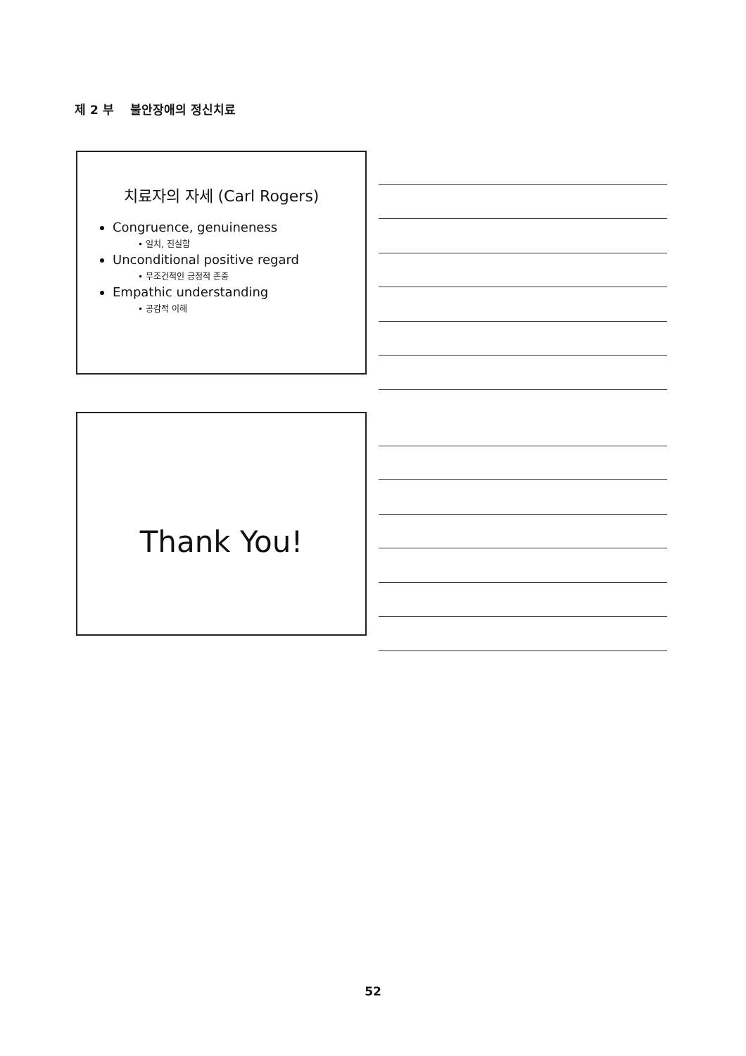제 2 부 불안장애의 정신치료
치료자의 자세 (Carl Rogers)
Congruence, genuineness
• 일치, 진실함
Unconditional positive regard
• 무조건적인 긍정적 존중
Empathic understanding
• 공감적 이해
Thank You!
52